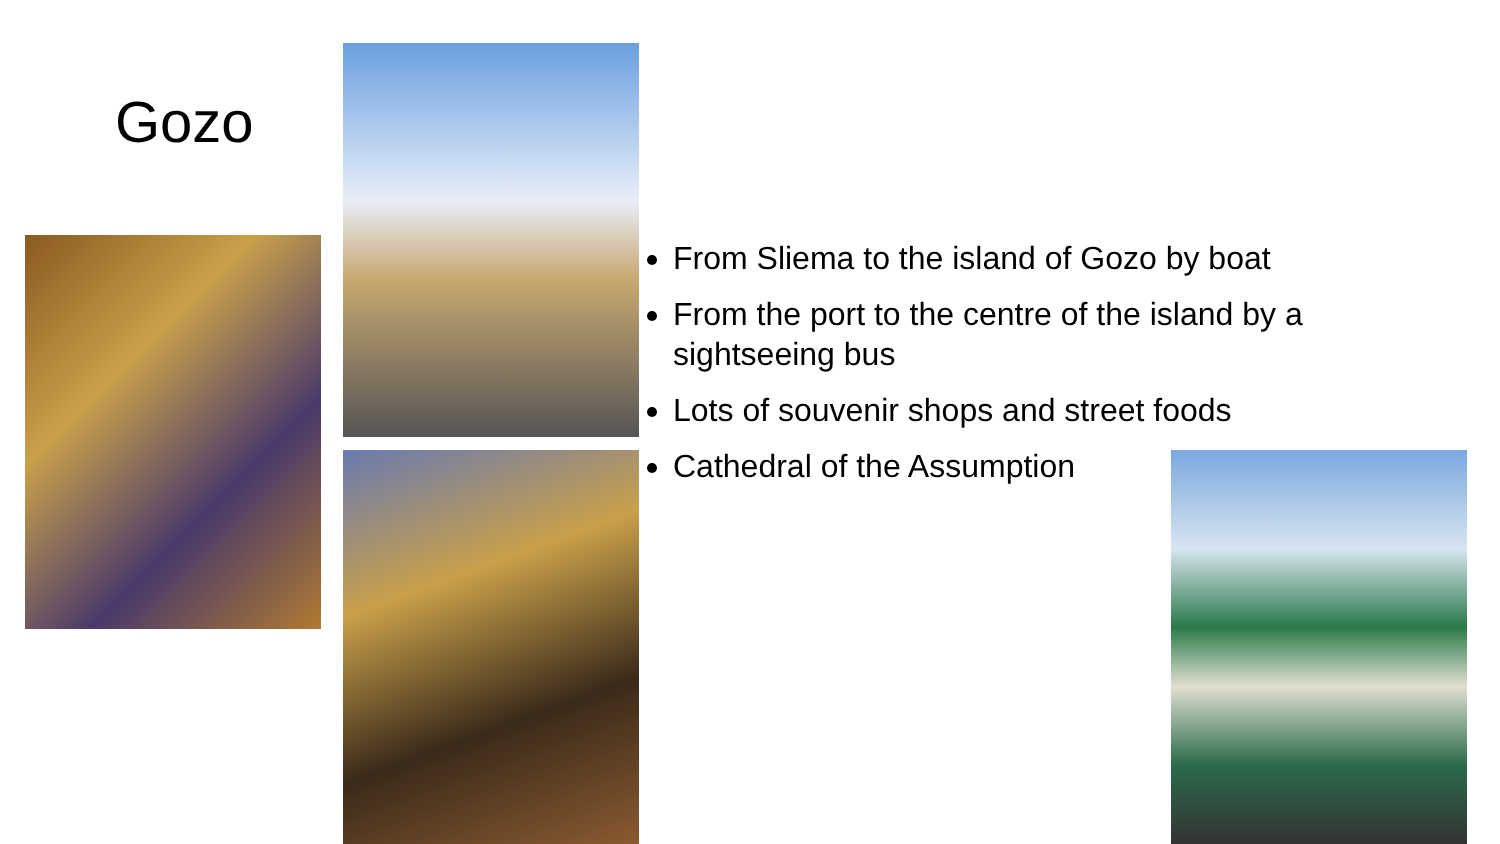Gozo
From Sliema to the island of Gozo by boat
From the port to the centre of the island by a sightseeing bus
Lots of souvenir shops and street foods
Cathedral of the Assumption